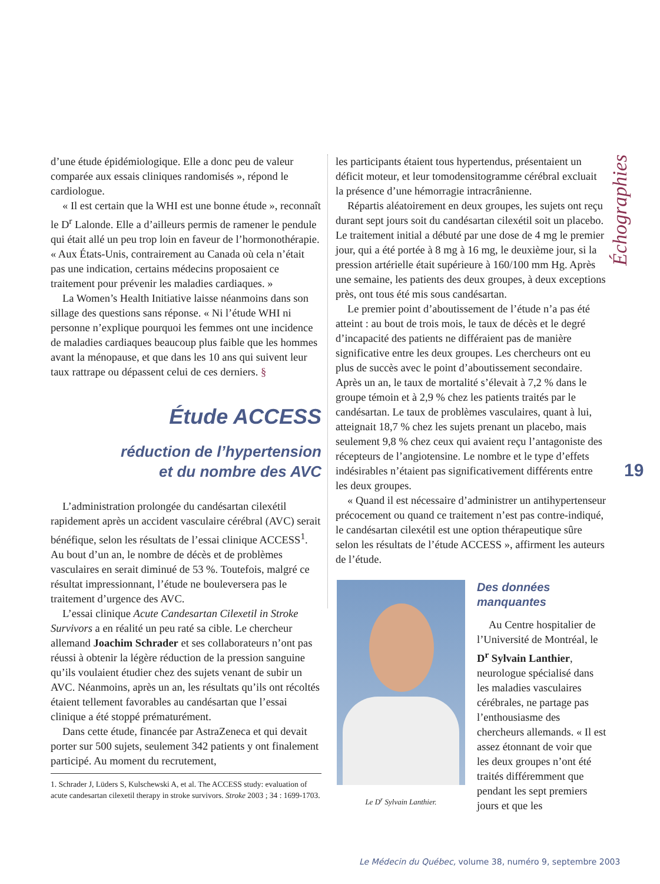d’une étude épidémiologique. Elle a donc peu de valeur comparée aux essais cliniques randomisés », répond le cardiologue.
« Il est certain que la WHI est une bonne étude », reconnaît le D<sup>r</sup> Lalonde. Elle a d’ailleurs permis de ramener le pendule qui était allé un peu trop loin en faveur de l’hormonothérapie. « Aux États-Unis, contrairement au Canada où cela n’était pas une indication, certains médecins proposaient ce traitement pour prévenir les maladies cardiaques. »
La Women’s Health Initiative laisse néanmoins dans son sillage des questions sans réponse. « Ni l’étude WHI ni personne n’explique pourquoi les femmes ont une incidence de maladies cardiaques beaucoup plus faible que les hommes avant la ménopause, et que dans les 10 ans qui suivent leur taux rattrape ou dépassent celui de ces derniers. §
Étude ACCESS
réduction de l’hypertension
et du nombre des AVC
L’administration prolongée du candésartan cilexétil rapidement après un accident vasculaire cérébral (AVC) serait bénéfique, selon les résultats de l’essai clinique ACCESS<sup>1</sup>. Au bout d’un an, le nombre de décès et de problèmes vasculaires en serait diminué de 53 %. Toutefois, malgré ce résultat impressionnant, l’étude ne bouleversera pas le traitement d’urgence des AVC.
L’essai clinique Acute Candesartan Cilexetil in Stroke Survivors a en réalité un peu raté sa cible. Le chercheur allemand Joachim Schrader et ses collaborateurs n’ont pas réussi à obtenir la légère réduction de la pression sanguine qu’ils voulaient étudier chez des sujets venant de subir un AVC. Néanmoins, après un an, les résultats qu’ils ont récoltés étaient tellement favorables au candésartan que l’essai clinique a été stoppé prématurément.
Dans cette étude, financée par AstraZeneca et qui devait porter sur 500 sujets, seulement 342 patients y ont finalement participé. Au moment du recrutement,
1. Schrader J, Lüders S, Kulschewski A, et al. The ACCESS study: evaluation of acute candesartan cilexetil therapy in stroke survivors. Stroke 2003 ; 34 : 1699-1703.
les participants étaient tous hypertendus, présentaient un déficit moteur, et leur tomodensitogramme cérébral excluait la présence d’une hémorragie intracrânienne.
Répartis aléatoirement en deux groupes, les sujets ont reçu durant sept jours soit du candésartan cilexétil soit un placebo. Le traitement initial a débuté par une dose de 4 mg le premier jour, qui a été portée à 8 mg à 16 mg, le deuxième jour, si la pression artérielle était supérieure à 160/100 mm Hg. Après une semaine, les patients des deux groupes, à deux exceptions près, ont tous été mis sous candésartan.
Le premier point d’aboutissement de l’étude n’a pas été atteint : au bout de trois mois, le taux de décès et le degré d’incapacité des patients ne différaient pas de manière significative entre les deux groupes. Les chercheurs ont eu plus de succès avec le point d’aboutissement secondaire. Après un an, le taux de mortalité s’élevait à 7,2 % dans le groupe témoin et à 2,9 % chez les patients traités par le candésartan. Le taux de problèmes vasculaires, quant à lui, atteignait 18,7 % chez les sujets prenant un placebo, mais seulement 9,8 % chez ceux qui avaient reçu l’antagoniste des récepteurs de l’angiotensine. Le nombre et le type d’effets indésirables n’étaient pas significativement différents entre les deux groupes.
« Quand il est nécessaire d’administrer un antihypertenseur précocement ou quand ce traitement n’est pas contre-indiqué, le candésartan cilexétil est une option thérapeutique sûre selon les résultats de l’étude ACCESS », affirment les auteurs de l’étude.
Le D<sup>r</sup> Sylvain Lanthier.
Des données
manquantes
Au Centre hospitalier de l’Université de Montréal, le D<sup>r</sup> Sylvain Lanthier, neurologue spécialisé dans les maladies vasculaires cérébrales, ne partage pas l’enthousiasme des chercheurs allemands. « Il est assez étonnant de voir que les deux groupes n’ont été traités différemment que pendant les sept premiers jours et que les
Échographies
19
Le Médecin du Québec, volume 38, numéro 9, septembre 2003